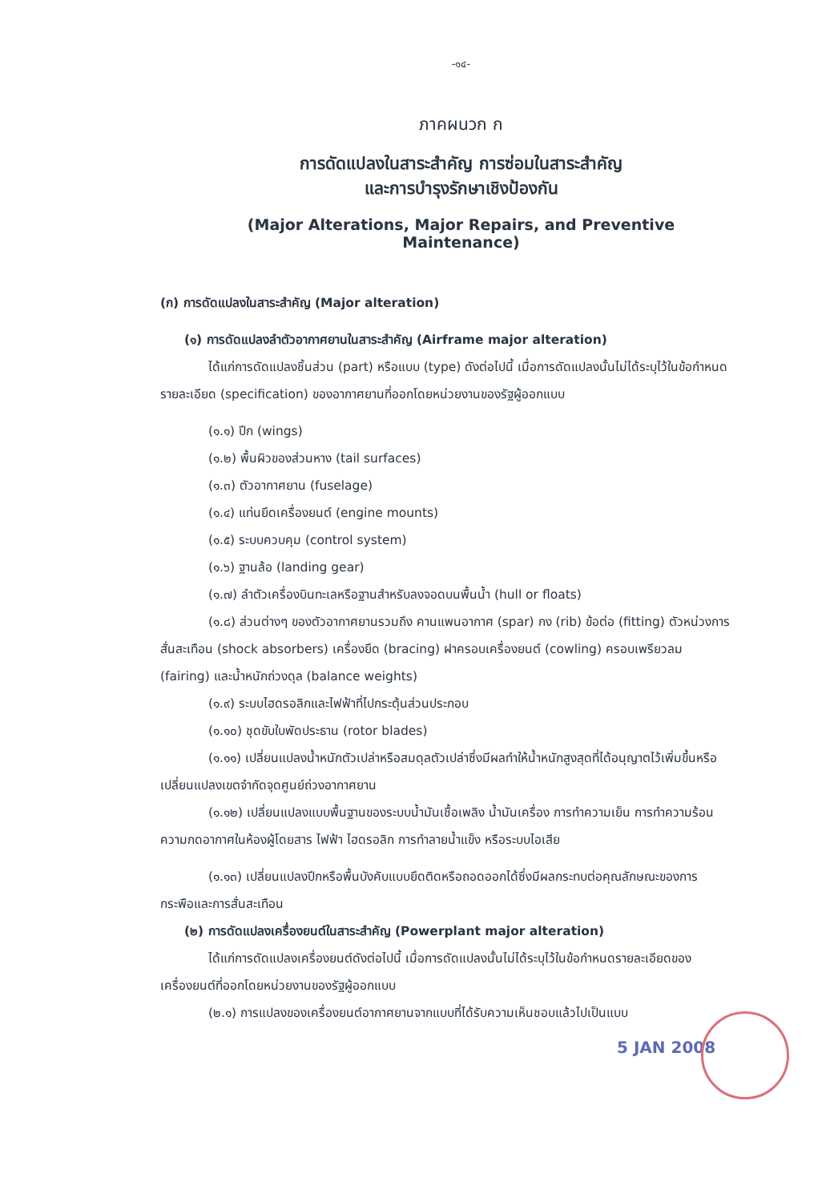-๑๔-
ภาคผนวก ก
การดัดแปลงในสาระสำคัญ การซ่อมในสาระสำคัญ
และการบำรุงรักษาเชิงป้องกัน
(Major Alterations, Major Repairs, and Preventive Maintenance)
(ก) การดัดแปลงในสาระสำคัญ (Major alteration)
(๑) การดัดแปลงลำตัวอากาศยานในสาระสำคัญ (Airframe major alteration)
ได้แก่การดัดแปลงชิ้นส่วน (part) หรือแบบ (type) ดังต่อไปนี้ เมื่อการดัดแปลงนั้นไม่ได้ระบุไว้ในข้อกำหนดรายละเอียด (specification) ของอากาศยานที่ออกโดยหน่วยงานของรัฐผู้ออกแบบ
(๑.๑) ปีก (wings)
(๑.๒) พื้นผิวของส่วนหาง (tail surfaces)
(๑.๓) ตัวอากาศยาน (fuselage)
(๑.๔) แท่นยึดเครื่องยนต์ (engine mounts)
(๑.๕) ระบบควบคุม (control system)
(๑.๖) ฐานล้อ (landing gear)
(๑.๗) ลำตัวเครื่องบินทะเลหรือฐานสำหรับลงจอดบนพื้นน้ำ (hull or floats)
(๑.๘) ส่วนต่างๆ ของตัวอากาศยานรวมถึง คานแพนอากาศ (spar) กง (rib) ข้อต่อ (fitting) ตัวหน่วงการสั่นสะเทือน (shock absorbers) เครื่องยึด (bracing) ฝาครอบเครื่องยนต์ (cowling) ครอบเพรียวลม (fairing) และน้ำหนักถ่วงดุล (balance weights)
(๑.๙) ระบบไฮดรอลิกและไฟฟ้าที่ไปกระตุ้นส่วนประกอบ
(๑.๑๐) ชุดขับใบพัดประธาน (rotor blades)
(๑.๑๑) เปลี่ยนแปลงน้ำหนักตัวเปล่าหรือสมดุลตัวเปล่าซึ่งมีผลทำให้น้ำหนักสูงสุดที่ได้อนุญาตไว้เพิ่มขึ้นหรือเปลี่ยนแปลงเขตจำกัดจุดศูนย์ถ่วงอากาศยาน
(๑.๑๒) เปลี่ยนแปลงแบบพื้นฐานของระบบน้ำมันเชื้อเพลิง น้ำมันเครื่อง การทำความเย็น การทำความร้อน ความกดอากาศในห้องผู้โดยสาร ไฟฟ้า ไฮดรอลิก การทำลายน้ำแข็ง หรือระบบไอเสีย
(๑.๑๓) เปลี่ยนแปลงปีกหรือพื้นบังคับแบบยึดติดหรือถอดออกได้ซึ่งมีผลกระทบต่อคุณลักษณะของการกระพือและการสั่นสะเทือน
(๒) การดัดแปลงเครื่องยนต์ในสาระสำคัญ (Powerplant major alteration)
ได้แก่การดัดแปลงเครื่องยนต์ดังต่อไปนี้ เมื่อการดัดแปลงนั้นไม่ได้ระบุไว้ในข้อกำหนดรายละเอียดของเครื่องยนต์ที่ออกโดยหน่วยงานของรัฐผู้ออกแบบ
(๒.๑) การแปลงของเครื่องยนต์อากาศยานจากแบบที่ได้รับความเห็นชอบแล้วไปเป็นแบบ
5 JAN 2008